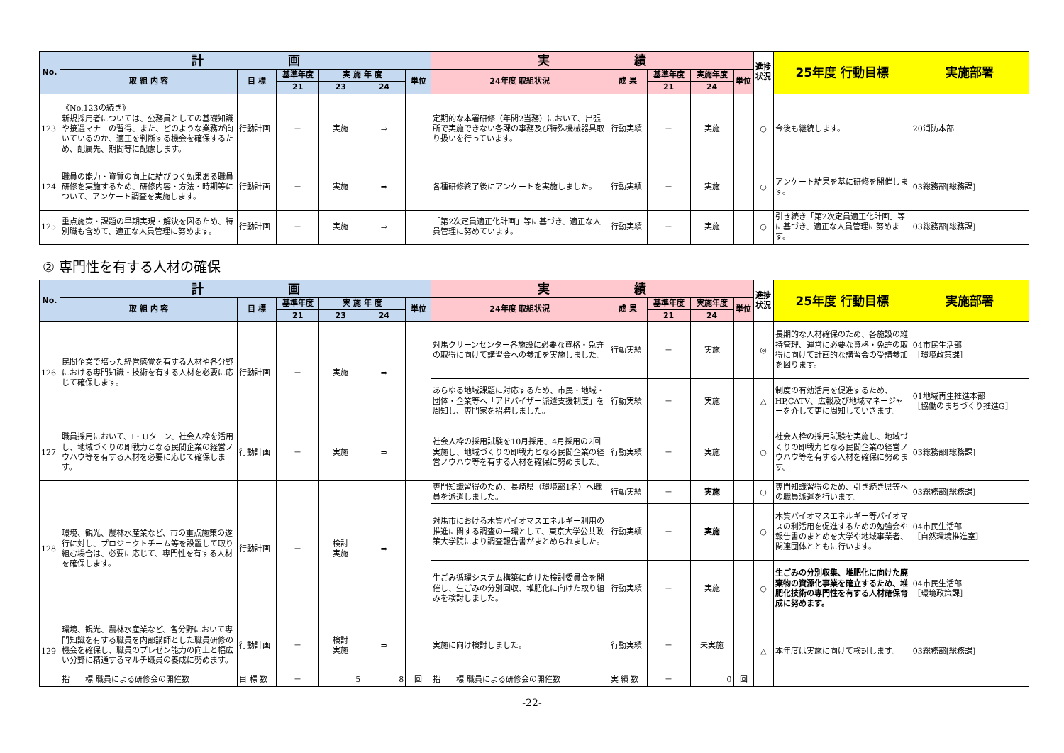| No. | 計 画 | | | | | | 実 績 | | | | | 進捗状況 | 25年度 行動目標 | 実施部署 |
| --- | --- | --- | --- | --- | --- | --- | --- | --- | --- | --- | --- | --- | --- | --- |
| | 取 組 内 容 | 目 標 | 基準年度 | 実 施 年 度 | | 単位 | 24年度 取組状況 | 成 果 | 基準年度 | 実施年度 | 単位 | | | |
| | | | 21 | 23 | 24 | | | | 21 | 24 | | | | |
| 123 | 《No.123の続き》 新規採用者については、公務員としての基礎知識や接遇マナーの習得、また、どのような業務が向いているのか、適正を判断する機会を確保するため、配属先、期間等に配慮します。 | 行動計画 | － | 実施 | ⇒ | | 定期的な本署研修（年間2当務）において、出張所で実施できない各課の事務及び特殊機械器具取り扱いを行っています。 | 行動実績 | － | 実施 | | ○ | 今後も継続します。 | 20消防本部 |
| 124 | 職員の能力・資質の向上に結びつく効果ある職員研修を実施するため、研修内容・方法・時期等について、アンケート調査を実施します。 | 行動計画 | － | 実施 | ⇒ | | 各種研修終了後にアンケートを実施しました。 | 行動実績 | － | 実施 | | ○ | アンケート結果を基に研修を開催します。 | 03総務部[総務課] |
| 125 | 重点施策・課題の早期実現・解決を図るため、特別職も含めて、適正な人員管理に努めます。 | 行動計画 | － | 実施 | ⇒ | | 「第2次定員適正化計画」等に基づき、適正な人員管理に努めています。 | 行動実績 | － | 実施 | | ○ | 引き続き「第2次定員適正化計画」等に基づき、適正な人員管理に努めます。 | 03総務部[総務課] |
② 専門性を有する人材の確保
| No. | 計 画 | | | | | | 実 績 | | | | | 進捗状況 | 25年度 行動目標 | 実施部署 |
| --- | --- | --- | --- | --- | --- | --- | --- | --- | --- | --- | --- | --- | --- | --- |
| | 取 組 内 容 | 目 標 | 基準年度 | 実 施 年 度 | | 単位 | 24年度 取組状況 | 成 果 | 基準年度 | 実施年度 | 単位 | | | |
| | | | 21 | 23 | 24 | | | | 21 | 24 | | | | |
| 126 | 民間企業で培った経営感覚を有する人材や各分野における専門知識・技術を有する人材を必要に応じて確保します。 | 行動計画 | － | 実施 | ⇒ | | 対馬クリーンセンター各施設に必要な資格・免許の取得に向けて講習会への参加を実施しました。 | 行動実績 | － | 実施 | | ◎ | 長期的な人材確保のため、各施設の維持管理、運営に必要な資格・免許の取得に向けて計画的な講習会の受講参加を図ります。 | 04市民生活部 ［環境政策課］ |
| | | | | | | | あらゆる地域課題に対応するため、市民・地域・団体・企業等へ「アドバイザー派遣支援制度」を周知し、専門家を招聘しました。 | 行動実績 | － | 実施 | | △ | 制度の有効活用を促進するため、HP,CATV、広報及び地域マネージャーを介して更に周知していきます。 | 01地域再生推進本部 ［協働のまちづくり推進G］ |
| 127 | 職員採用において、I・Uターン、社会人枠を活用し、地域づくりの即戦力となる民間企業の経営ノウハウ等を有する人材を必要に応じて確保します。 | 行動計画 | － | 実施 | ⇒ | | 社会人枠の採用試験を10月採用、4月採用の2回実施し、地域づくりの即戦力となる民間企業の経営ノウハウ等を有する人材を確保に努めました。 | 行動実績 | － | 実施 | | ○ | 社会人枠の採用試験を実施し、地域づくりの即戦力となる民間企業の経営ノウハウ等を有する人材を確保に努めます。 | 03総務部[総務課] |
| 128 | 環境、観光、農林水産業など、市の重点施策の遂行に対し、プロジェクトチーム等を設置して取り組む場合は、必要に応じて、専門性を有する人材を確保します。 | 行動計画 | － | 検討 実施 | ⇒ | | 専門知識習得のため、長崎県（環境部1名）へ職員を派遣しました。 | 行動実績 | － | 実施 | | ○ | 専門知識習得のため、引き続き県等への職員派遣を行います。 | 03総務部[総務課] |
| | | | | | | | 対馬市における木質バイオマスエネルギー利用の推進に関する調査の一環として、東京大学公共政策大学院により調査報告書がまとめられました。 | 行動実績 | － | 実施 | | ○ | 木質バイオマスエネルギー等バイオマスの利活用を促進するための勉強会や報告書のまとめを大学や地域事業者、関連団体とともに行います。 | 04市民生活部 ［自然環境推進室］ |
| | | | | | | | 生ごみ循環システム構築に向けた検討委員会を開催し、生ごみの分別回収、堆肥化に向けた取り組みを検討しました。 | 行動実績 | － | 実施 | | ○ | 生ごみの分別収集、堆肥化に向けた廃棄物の資源化事業を確立するため、堆肥化技術の専門性を有する人材確保育成に努めます。 | 04市民生活部 ［環境政策課］ |
| 129 | 環境、観光、農林水産業など、各分野において専門知識を有する職員を内部講師とした職員研修の機会を確保し、職員のプレゼン能力の向上と幅広い分野に精通するマルチ職員の養成に努めます。 | 行動計画 | － | 検討 実施 | ⇒ | | 実施に向け検討しました。 | 行動実績 | － | 未実施 | | △ | 本年度は実施に向けて検討します。 | 03総務部[総務課] |
| | 指 標 職員による研修会の開催数 | 目 標 数 | － | 5 | 8 | 回 | 指 標 職員による研修会の開催数 | 実 績 数 | － | 0 | 回 | | | |
-22-